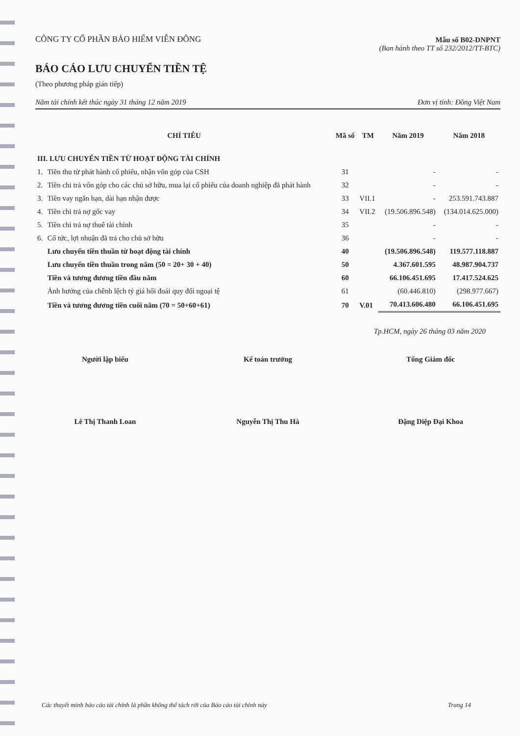CÔNG TY CỔ PHẦN BẢO HIỂM VIỄN ĐÔNG
Mẫu số B02-DNPNT
(Ban hành theo TT số 232/2012/TT-BTC)
BÁO CÁO LƯU CHUYỂN TIỀN TỆ
(Theo phương pháp gián tiếp)
Năm tài chính kết thúc ngày 31 tháng 12 năm 2019 Đơn vị tính: Đồng Việt Nam
| CHỈ TIÊU | | Mã số | TM | Năm 2019 | Năm 2018 |
| --- | --- | --- | --- | --- | --- |
| III. LƯU CHUYỂN TIỀN TỪ HOẠT ĐỘNG TÀI CHÍNH | | | | | |
| 1. | Tiền thu từ phát hành cổ phiếu, nhận vốn góp của CSH | 31 | | - | - |
| 2. | Tiền chi trả vốn góp cho các chủ sở hữu, mua lại cổ phiếu của doanh nghiệp đã phát hành | 32 | | - | - |
| 3. | Tiền vay ngắn hạn, dài hạn nhận được | 33 | VII.1 | - | 253.591.743.887 |
| 4. | Tiền chi trả nợ gốc vay | 34 | VII.2 | (19.506.896.548) | (134.014.625.000) |
| 5. | Tiền chi trả nợ thuê tài chính | 35 | | - | - |
| 6. | Cổ tức, lợi nhuận đã trả cho chủ sở hữu | 36 | | - | - |
| | Lưu chuyển tiền thuần từ hoạt động tài chính | 40 | | (19.506.896.548) | 119.577.118.887 |
| | Lưu chuyển tiền thuần trong năm (50 = 20+ 30 + 40) | 50 | | 4.367.601.595 | 48.987.904.737 |
| | Tiền và tương đương tiền đầu năm | 60 | | 66.106.451.695 | 17.417.524.625 |
| | Ảnh hưởng của chênh lệch tỷ giá hối đoái quy đổi ngoại tệ | 61 | | (60.446.810) | (298.977.667) |
| | Tiền và tương đương tiền cuối năm (70 = 50+60+61) | 70 | V.01 | 70.413.606.480 | 66.106.451.695 |
Tp.HCM, ngày 26 tháng 03 năm 2020
Người lập biểu
Lê Thị Thanh Loan
Kế toán trưởng
Nguyễn Thị Thu Hà
Tổng Giám đốc
Đặng Diệp Đại Khoa
Các thuyết minh báo cáo tài chính là phần không thể tách rời của Báo cáo tài chính này Trang 14